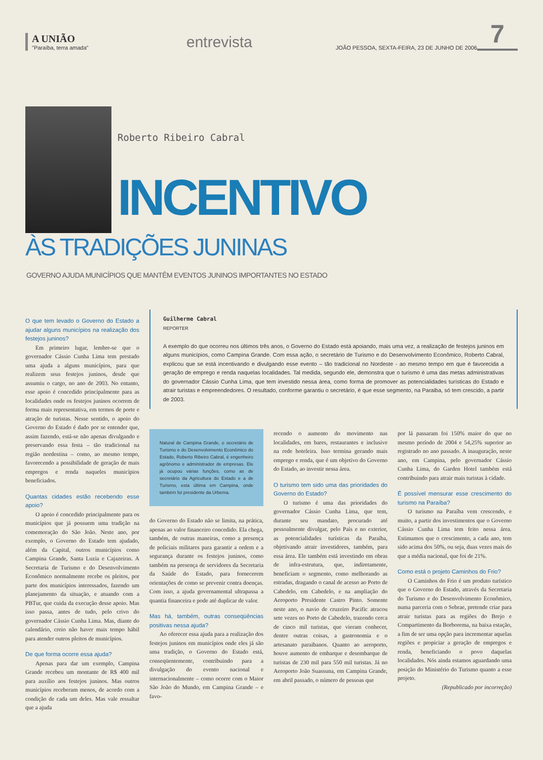A UNIÃO
"Paraíba, terra amada"
entrevista
JOÃO PESSOA, SEXTA-FEIRA, 23 DE JUNHO DE 2006
7
Roberto Ribeiro Cabral
INCENTIVO
ÀS TRADIÇÕES JUNINAS
GOVERNO AJUDA MUNICÍPIOS QUE MANTÊM EVENTOS JUNINOS IMPORTANTES NO ESTADO
O que tem levado o Governo do Estado a ajudar alguns municípios na realização dos festejos juninos?
Em primeiro lugar, lembre-se que o governador Cássio Cunha Lima tem prestado uma ajuda a alguns municípios, para que realizem seus festejos juninos, desde que assumiu o cargo, no ano de 2003. No entanto, esse apoio é concedido principalmente para as localidades onde os festejos juninos ocorrem de forma mais representativa, em termos de porte e atração de turistas. Nesse sentido, o apoio do Governo do Estado é dado por se entender que, assim fazendo, está-se não apenas divulgando e preservando essa festa – tão tradicional na região nordestina – como, ao mesmo tempo, favorecendo a possibilidade de geração de mais empregos e renda naqueles municípios beneficiados.
Quantas cidades estão recebendo esse apoio?
O apoio é concedido principalmente para os municípios que já possuem uma tradição na comemoração do São João. Neste ano, por exemplo, o Governo do Estado tem ajudado, além da Capital, outros municípios como Campina Grande, Santa Luzia e Cajazeiras. A Secretaria de Turismo e do Desenvolvimento Econômico normalmente recebe os pleitos, por parte dos municípios interessados, fazendo um planejamento da situação, e atuando com a PBTur, que cuida da execução desse apoio. Mas isso passa, antes de tudo, pelo crivo do governador Cássio Cunha Lima. Mas, diante do calendário, creio não haver mais tempo hábil para atender outros pleitos de municípios.
De que forma ocorre essa ajuda?
Apenas para dar um exemplo, Campina Grande recebeu um montante de R$ 400 mil para auxílio aos festejos juninos. Mas outros municípios receberam menos, de acordo com a condição de cada um deles. Mas vale ressaltar que a ajuda
Guilherme Cabral
REPÓRTER
A exemplo do que ocorreu nos últimos três anos, o Governo do Estado está apoiando, mais uma vez, a realização de festejos juninos em alguns municípios, como Campina Grande. Com essa ação, o secretário de Turismo e do Desenvolvimento Econômico, Roberto Cabral, explicou que se está incentivando e divulgando esse evento – tão tradicional no Nordeste - ao mesmo tempo em que é favorecida a geração de emprego e renda naquelas localidades. Tal medida, segundo ele, demonstra que o turismo é uma das metas administrativas do governador Cássio Cunha Lima, que tem investido nessa área, como forma de promover as potencialidades turísticas do Estado e atrair turistas e empreendedores. O resultado, conforme garantiu o secretário, é que esse segmento, na Paraiba, só tem crescido, a partir de 2003.
Natural de Campina Grande, o secretário de Turismo e do Desenvolvimento Econômico do Estado, Roberto Ribeiro Cabral, é engenheiro agrônomo e administrador de empresas. Ele já ocupou várias funções, como as de secretário da Agricultura do Estado e a de Turismo, esta última em Campina, onde também foi presidente da Urbema.
do Governo do Estado não se limita, na prática, apenas ao valor financeiro concedido. Ela chega, também, de outras maneiras, como a presença de policiais militares para garantir a ordem e a segurança durante os festejos juninos, como também na presença de servidores da Secretaria da Saúde do Estado, para fornecerem orientações de como se prevenir contra doenças. Com isso, a ajuda governamental ultrapassa a quantia financeira e pode até duplicar de valor.
Mas há, também, outras conseqüências positivas nessa ajuda?
Ao oferecer essa ajuda para a realização dos festejos juninos em municípios onde eles já são uma tradição, o Governo do Estado está, conseqüentemente, contribuindo para a divulgação do evento nacional e internacionalmente – como ocorre com o Maior São João do Mundo, em Campina Grande – e favo-
recendo o aumento do movimento nas localidades, em bares, restaurantes e inclusive na rede hoteleira. Isso termina gerando mais emprego e renda, que é um objetivo do Governo do Estado, ao investir nessa área.
O turismo tem sido uma das prioridades do Governo do Estado?
O turismo é uma das prioridades do governador Cássio Cunha Lima, que tem, durante seu mandato, procurado até pessoalmente divulgar, pelo País e no exterior, as potencialidades turísticas da Paraíba, objetivando atrair investidores, também, para essa área. Ele também está investindo em obras de infra-estrutura, que, indiretamente, beneficiam o segmento, como melhorando as estradas, dragando o canal de acesso ao Porto de Cabedelo, em Cabedelo, e na ampliação do Aeroporto Presidente Castro Pinto. Somente neste ano, o navio de cruzeiro Pacific atracou sete vezes no Porto de Cabedelo, trazendo cerca de cinco mil turistas, que vieram conhecer, dentre outras coisas, a gastronomia e o artesanato paraibanos. Quanto ao aeroporto, houve aumento de embarque e desembarque de turistas de 230 mil para 550 mil turistas. Já no Aeroporto João Suassuna, em Campina Grande, em abril passado, o número de pessoas que
por lá passaram foi 150% maior do que no mesmo período de 2004 e 54,25% superior ao registrado no ano passado. A inauguração, neste ano, em Campina, pelo governador Cássio Cunha Lima, do Garden Hotel também está contribuindo para atrair mais turistas à cidade.
É possível mensurar esse crescimento do turismo na Paraíba?
O turismo na Paraíba vem crescendo, e muito, a partir dos investimentos que o Governo Cássio Cunha Lima tem feito nessa área. Estimamos que o crescimento, a cada ano, tem sido acima dos 50%, ou seja, duas vezes mais do que a média nacional, que foi de 21%.
Como está o projeto Caminhos do Frio?
O Caminhos do Frio é um produto turístico que o Governo do Estado, através da Secretaria do Turismo e do Desenvolvimento Econômico, numa parceria com o Sebrae, pretende criar para atrair turistas para as regiões do Brejo e Compartimento da Borborema, na baixa estação, a fim de ser uma opção para incrementar aquelas regiões e propiciar a geração de empregos e renda, beneficiando o povo daquelas localidades. Nós ainda estamos aguardando uma posição do Ministério do Turismo quanto a esse projeto.
(Republicado por incorreção)